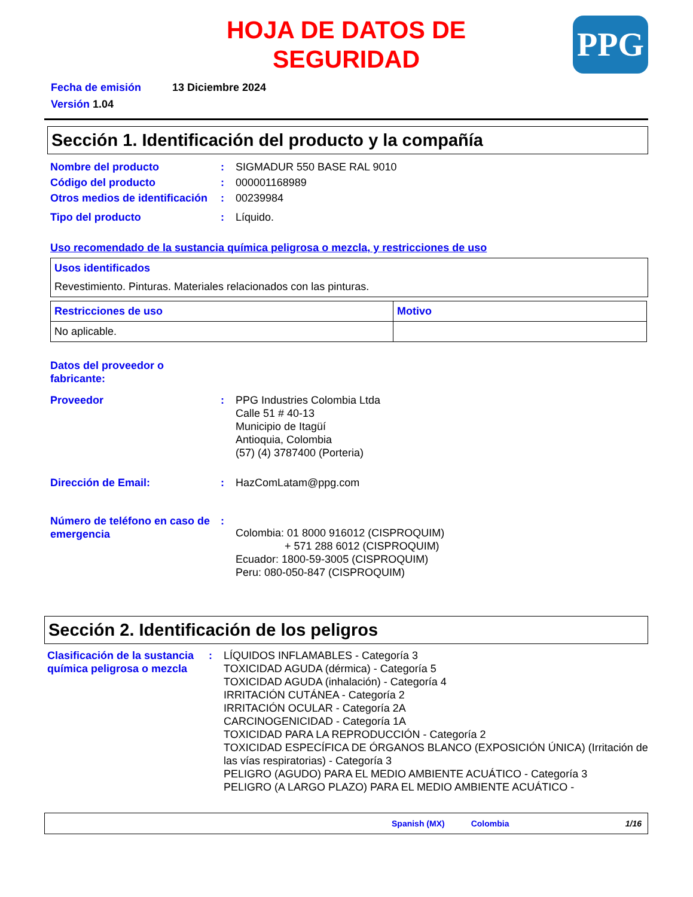HOJA DE DATOS DE
SEGURIDAD
PPG
Fecha de emisión 13 Diciembre 2024
Versión 1.04
Sección 1. Identificación del producto y la compañía
| Nombre del producto | : | SIGMADUR 550 BASE RAL 9010 |
| Código del producto | : | 000001168989 |
| Otros medios de identificación | : | 00239984 |
| Tipo del producto | : | Líquido. |
Uso recomendado de la sustancia química peligrosa o mezcla, y restricciones de uso
Usos identificados
Revestimiento. Pinturas. Materiales relacionados con las pinturas.
| Restricciones de uso | Motivo |
| --- | --- |
| No aplicable. | |
| Datos del proveedor o fabricante: | | |
| Proveedor | : | PPG Industries Colombia Ltda Calle 51 # 40-13 Municipio de Itagüí Antioquia, Colombia (57) (4) 3787400 (Porteria) |
| Dirección de Email: | : | HazComLatam@ppg.com |
| Número de teléfono en caso de emergencia | : | Colombia: 01 8000 916012 (CISPROQUIM) + 571 288 6012 (CISPROQUIM) Ecuador: 1800-59-3005 (CISPROQUIM) Peru: 080-050-847 (CISPROQUIM) |
Sección 2. Identificación de los peligros
| Clasificación de la sustancia química peligrosa o mezcla | : | LÍQUIDOS INFLAMABLES - Categoría 3 TOXICIDAD AGUDA (dérmica) - Categoría 5 TOXICIDAD AGUDA (inhalación) - Categoría 4 IRRITACIÓN CUTÁNEA - Categoría 2 IRRITACIÓN OCULAR - Categoría 2A CARCINOGENICIDAD - Categoría 1A TOXICIDAD PARA LA REPRODUCCIÓN - Categoría 2 TOXICIDAD ESPECÍFICA DE ÓRGANOS BLANCO (EXPOSICIÓN ÚNICA) (Irritación de las vías respiratorias) - Categoría 3 PELIGRO (AGUDO) PARA EL MEDIO AMBIENTE ACUÁTICO - Categoría 3 PELIGRO (A LARGO PLAZO) PARA EL MEDIO AMBIENTE ACUÁTICO - |
Spanish (MX) Colombia 1/16